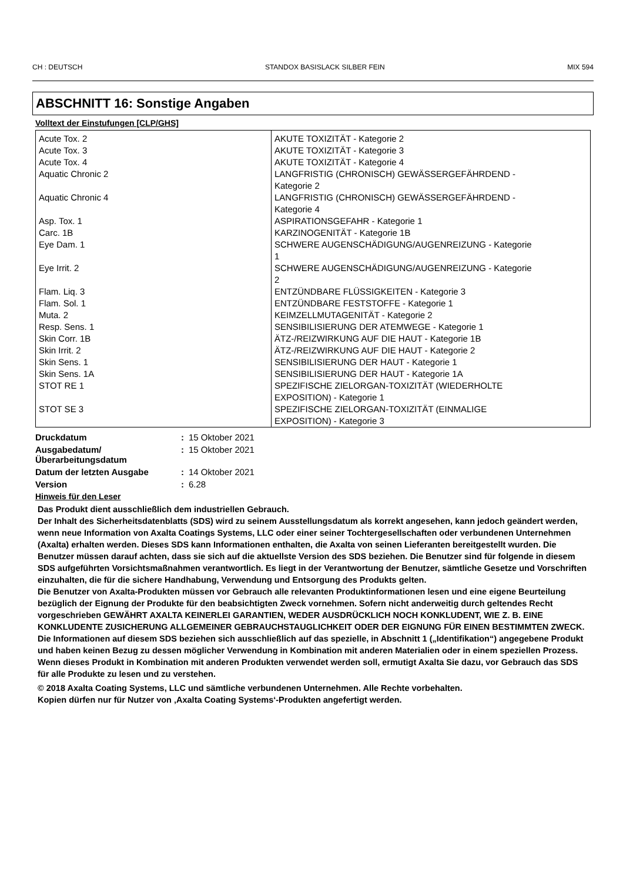CH : DEUTSCH STANDOX BASISLACK SILBER FEIN MIX 594
ABSCHNITT 16: Sonstige Angaben
Volltext der Einstufungen [CLP/GHS]
| Acute Tox. 2 Acute Tox. 3 Acute Tox. 4 Aquatic Chronic 2 Aquatic Chronic 4 Asp. Tox. 1 Carc. 1B Eye Dam. 1 Eye Irrit. 2 Flam. Liq. 3 Flam. Sol. 1 Muta. 2 Resp. Sens. 1 Skin Corr. 1B Skin Irrit. 2 Skin Sens. 1 Skin Sens. 1A STOT RE 1 STOT SE 3 | AKUTE TOXIZITÄT - Kategorie 2 AKUTE TOXIZITÄT - Kategorie 3 AKUTE TOXIZITÄT - Kategorie 4 LANGFRISTIG (CHRONISCH) GEWÄSSERGEFÄHRDEND - Kategorie 2 LANGFRISTIG (CHRONISCH) GEWÄSSERGEFÄHRDEND - Kategorie 4 ASPIRATIONSGEFAHR - Kategorie 1 KARZINOGENITÄT - Kategorie 1B SCHWERE AUGENSCHÄDIGUNG/AUGENREIZUNG - Kategorie 1 SCHWERE AUGENSCHÄDIGUNG/AUGENREIZUNG - Kategorie 2 ENTZÜNDBARE FLÜSSIGKEITEN - Kategorie 3 ENTZÜNDBARE FESTSTOFFE - Kategorie 1 KEIMZELLMUTAGENITÄT - Kategorie 2 SENSIBILISIERUNG DER ATEMWEGE - Kategorie 1 ÄTZ-/REIZWIRKUNG AUF DIE HAUT - Kategorie 1B ÄTZ-/REIZWIRKUNG AUF DIE HAUT - Kategorie 2 SENSIBILISIERUNG DER HAUT - Kategorie 1 SENSIBILISIERUNG DER HAUT - Kategorie 1A SPEZIFISCHE ZIELORGAN-TOXIZITÄT (WIEDERHOLTE EXPOSITION) - Kategorie 1 SPEZIFISCHE ZIELORGAN-TOXIZITÄT (EINMALIGE EXPOSITION) - Kategorie 3 |
| Druckdatum | : | 15 Oktober 2021 |
| Ausgabedatum/ Überarbeitungsdatum | : | 15 Oktober 2021 |
| Datum der letzten Ausgabe | : | 14 Oktober 2021 |
| Version | : | 6.28 |
Hinweis für den Leser
Das Produkt dient ausschließlich dem industriellen Gebrauch.
Der Inhalt des Sicherheitsdatenblatts (SDS) wird zu seinem Ausstellungsdatum als korrekt angesehen, kann jedoch geändert werden, wenn neue Information von Axalta Coatings Systems, LLC oder einer seiner Tochtergesellschaften oder verbundenen Unternehmen (Axalta) erhalten werden. Dieses SDS kann Informationen enthalten, die Axalta von seinen Lieferanten bereitgestellt wurden. Die Benutzer müssen darauf achten, dass sie sich auf die aktuellste Version des SDS beziehen. Die Benutzer sind für folgende in diesem SDS aufgeführten Vorsichtsmaßnahmen verantwortlich. Es liegt in der Verantwortung der Benutzer, sämtliche Gesetze und Vorschriften einzuhalten, die für die sichere Handhabung, Verwendung und Entsorgung des Produkts gelten.
Die Benutzer von Axalta-Produkten müssen vor Gebrauch alle relevanten Produktinformationen lesen und eine eigene Beurteilung bezüglich der Eignung der Produkte für den beabsichtigten Zweck vornehmen. Sofern nicht anderweitig durch geltendes Recht vorgeschrieben GEWÄHRT AXALTA KEINERLEI GARANTIEN, WEDER AUSDRÜCKLICH NOCH KONKLUDENT, WIE Z. B. EINE KONKLUDENTE ZUSICHERUNG ALLGEMEINER GEBRAUCHSTAUGLICHKEIT ODER DER EIGNUNG FÜR EINEN BESTIMMTEN ZWECK. Die Informationen auf diesem SDS beziehen sich ausschließlich auf das spezielle, in Abschnitt 1 („Identifikation“) angegebene Produkt und haben keinen Bezug zu dessen möglicher Verwendung in Kombination mit anderen Materialien oder in einem speziellen Prozess. Wenn dieses Produkt in Kombination mit anderen Produkten verwendet werden soll, ermutigt Axalta Sie dazu, vor Gebrauch das SDS für alle Produkte zu lesen und zu verstehen.
© 2018 Axalta Coating Systems, LLC und sämtliche verbundenen Unternehmen. Alle Rechte vorbehalten.
Kopien dürfen nur für Nutzer von ‚Axalta Coating Systems‘-Produkten angefertigt werden.